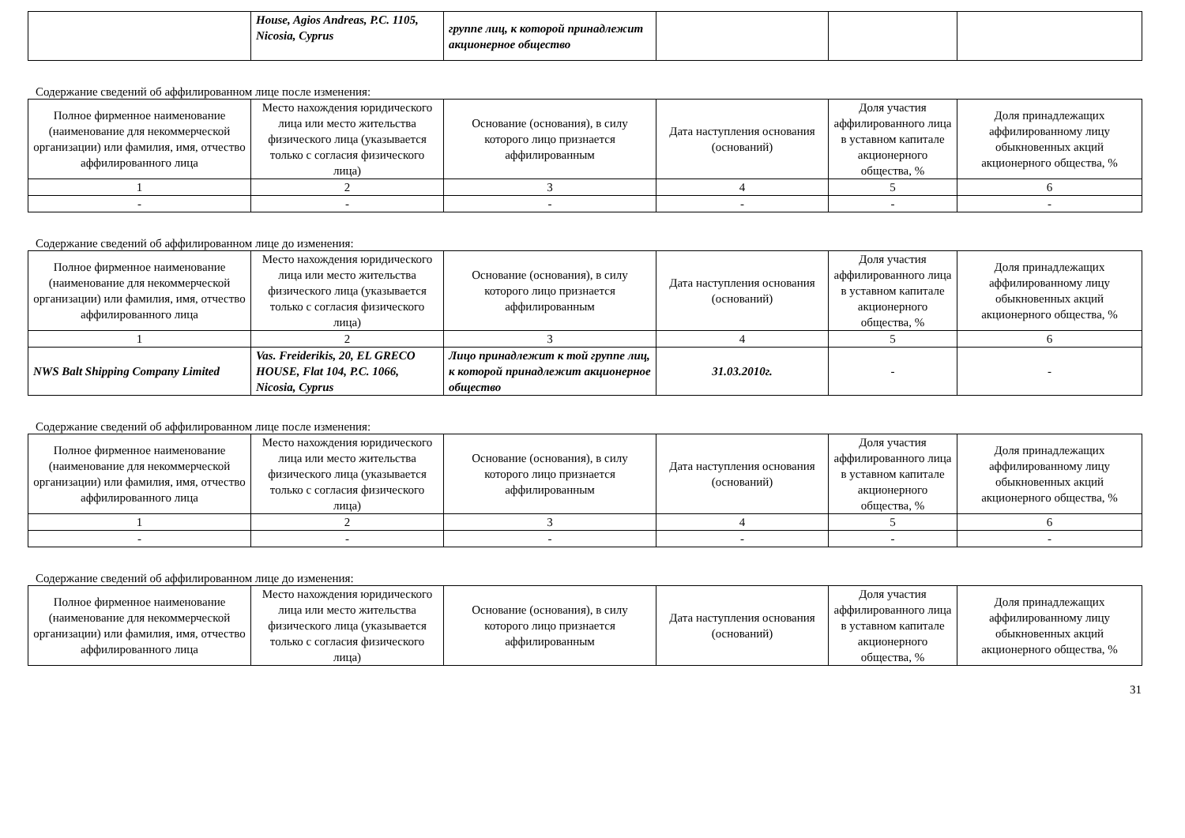| | House, Agios Andreas, P.C. 1105, Nicosia, Cyprus | группе лиц, к которой принадлежит акционерное общество | | | |
Содержание сведений об аффилированном лице после изменения:
| Полное фирменное наименование (наименование для некоммерческой организации) или фамилия, имя, отчество аффилированного лица | Место нахождения юридического лица или место жительства физического лица (указывается только с согласия физического лица) | Основание (основания), в силу которого лицо признается аффилированным | Дата наступления основания (оснований) | Доля участия аффилированного лица в уставном капитале акционерного общества, % | Доля принадлежащих аффилированному лицу обыкновенных акций акционерного общества, % |
| 1 | 2 | 3 | 4 | 5 | 6 |
| - | - | - | - | - | - |
Содержание сведений об аффилированном лице до изменения:
| Полное фирменное наименование (наименование для некоммерческой организации) или фамилия, имя, отчество аффилированного лица | Место нахождения юридического лица или место жительства физического лица (указывается только с согласия физического лица) | Основание (основания), в силу которого лицо признается аффилированным | Дата наступления основания (оснований) | Доля участия аффилированного лица в уставном капитале акционерного общества, % | Доля принадлежащих аффилированному лицу обыкновенных акций акционерного общества, % |
| 1 | 2 | 3 | 4 | 5 | 6 |
| NWS Balt Shipping Company Limited | Vas. Freiderikis, 20, EL GRECO HOUSE, Flat 104, P.C. 1066, Nicosia, Cyprus | Лицо принадлежит к той группе лиц, к которой принадлежит акционерное общество | 31.03.2010г. | - | - |
Содержание сведений об аффилированном лице после изменения:
| Полное фирменное наименование (наименование для некоммерческой организации) или фамилия, имя, отчество аффилированного лица | Место нахождения юридического лица или место жительства физического лица (указывается только с согласия физического лица) | Основание (основания), в силу которого лицо признается аффилированным | Дата наступления основания (оснований) | Доля участия аффилированного лица в уставном капитале акционерного общества, % | Доля принадлежащих аффилированному лицу обыкновенных акций акционерного общества, % |
| 1 | 2 | 3 | 4 | 5 | 6 |
| - | - | - | - | - | - |
Содержание сведений об аффилированном лице до изменения:
| Полное фирменное наименование (наименование для некоммерческой организации) или фамилия, имя, отчество аффилированного лица | Место нахождения юридического лица или место жительства физического лица (указывается только с согласия физического лица) | Основание (основания), в силу которого лицо признается аффилированным | Дата наступления основания (оснований) | Доля участия аффилированного лица в уставном капитале акционерного общества, % | Доля принадлежащих аффилированному лицу обыкновенных акций акционерного общества, % |
31